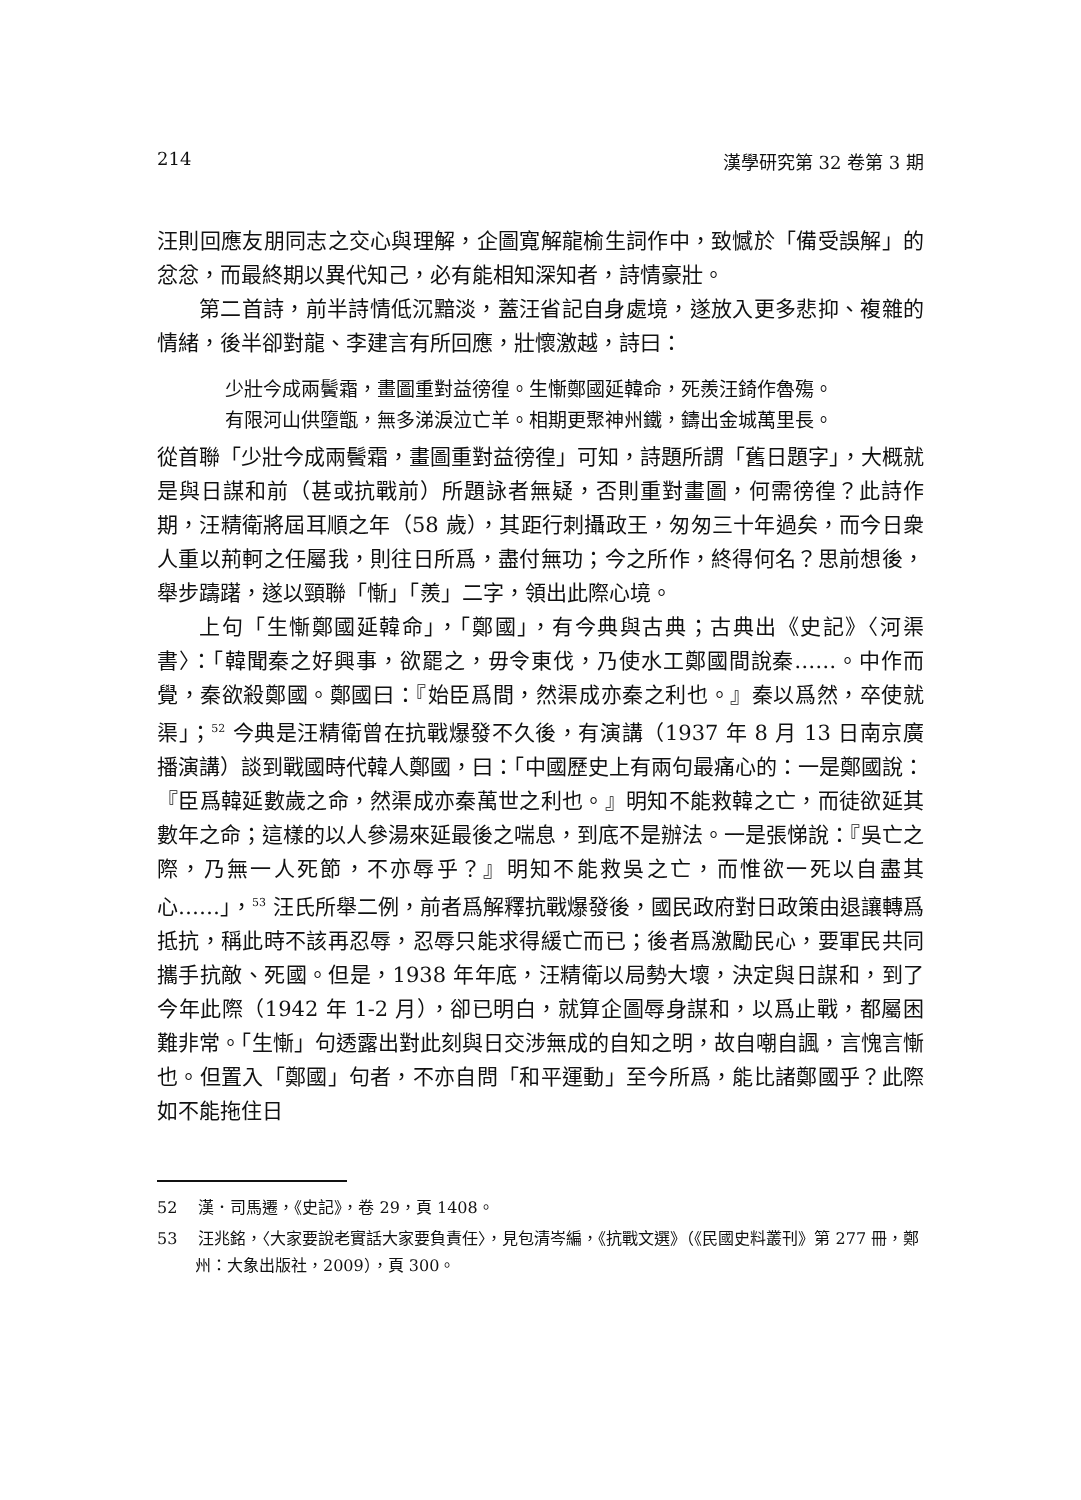214 漢學研究第 32 卷第 3 期
汪則回應友朋同志之交心與理解，企圖寬解龍榆生詞作中，致憾於「備受誤解」的忿忿，而最終期以異代知己，必有能相知深知者，詩情豪壯。
第二首詩，前半詩情低沉黯淡，蓋汪省記自身處境，遂放入更多悲抑、複雜的情緒，後半卻對龍、李建言有所回應，壯懷激越，詩曰：
少壯今成兩鬢霜，畫圖重對益徬徨。生慚鄭國延韓命，死羨汪錡作魯殤。
有限河山供墮甑，無多涕淚泣亡羊。相期更聚神州鐵，鑄出金城萬里長。
從首聯「少壯今成兩鬢霜，畫圖重對益徬徨」可知，詩題所謂「舊日題字」，大概就是與日謀和前（甚或抗戰前）所題詠者無疑，否則重對畫圖，何需徬徨？此詩作期，汪精衛將屆耳順之年（58 歲），其距行刺攝政王，匆匆三十年過矣，而今日衆人重以荊軻之任屬我，則往日所爲，盡付無功；今之所作，終得何名？思前想後，舉步躊躇，遂以頸聯「慚」「羨」二字，領出此際心境。
上句「生慚鄭國延韓命」，「鄭國」，有今典與古典；古典出《史記》〈河渠書〉：「韓聞秦之好興事，欲罷之，毋令東伐，乃使水工鄭國間說秦……。中作而覺，秦欲殺鄭國。鄭國曰：『始臣爲間，然渠成亦秦之利也。』秦以爲然，卒使就渠」；<sup>52</sup> 今典是汪精衛曾在抗戰爆發不久後，有演講（1937 年 8 月 13 日南京廣播演講）談到戰國時代韓人鄭國，曰：「中國歷史上有兩句最痛心的：一是鄭國說：『臣爲韓延數歲之命，然渠成亦秦萬世之利也。』明知不能救韓之亡，而徒欲延其數年之命；這樣的以人參湯來延最後之喘息，到底不是辦法。一是張悌說：『吳亡之際，乃無一人死節，不亦辱乎？』明知不能救吳之亡，而惟欲一死以自盡其心……」，<sup>53</sup> 汪氏所舉二例，前者爲解釋抗戰爆發後，國民政府對日政策由退讓轉爲抵抗，稱此時不該再忍辱，忍辱只能求得緩亡而已；後者爲激勵民心，要軍民共同攜手抗敵、死國。但是，1938 年年底，汪精衛以局勢大壞，決定與日謀和，到了今年此際（1942 年 1-2 月），卻已明白，就算企圖辱身謀和，以爲止戰，都屬困難非常。「生慚」句透露出對此刻與日交涉無成的自知之明，故自嘲自諷，言愧言慚也。但置入「鄭國」句者，不亦自問「和平運動」至今所爲，能比諸鄭國乎？此際如不能拖住日
52 　漢．司馬遷，《史記》，卷 29，頁 1408。
53 　汪兆銘，〈大家要說老實話大家要負責任〉，見包清岑編，《抗戰文選》（《民國史料叢刊》第 277 冊，鄭州：大象出版社，2009），頁 300。